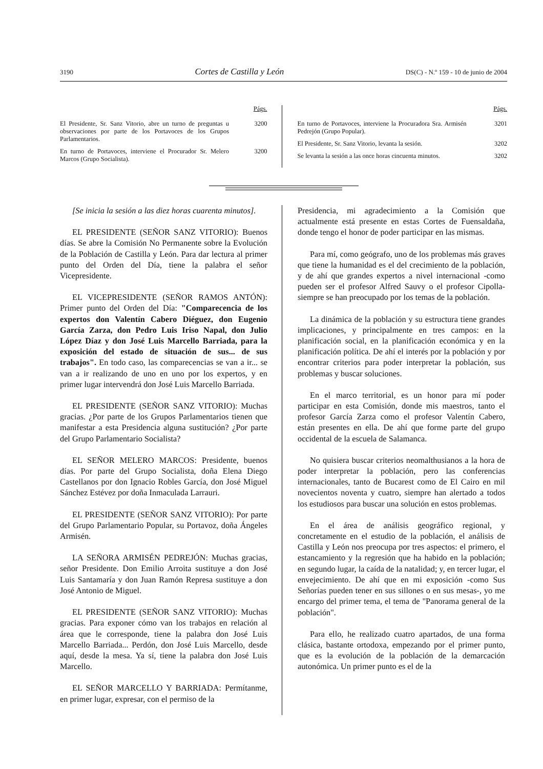3190 Cortes de Castilla y León DS(C) - N.º 159 - 10 de junio de 2004
Págs.
El Presidente, Sr. Sanz Vitorio, abre un turno de preguntas u observaciones por parte de los Portavoces de los Grupos Parlamentarios. 3200
En turno de Portavoces, interviene el Procurador Sr. Melero Marcos (Grupo Socialista). 3200
Págs.
En turno de Portavoces, interviene la Procuradora Sra. Armisén Pedrejón (Grupo Popular). 3201
El Presidente, Sr. Sanz Vitorio, levanta la sesión. 3202
Se levanta la sesión a las once horas cincuenta minutos. 3202
[Se inicia la sesión a las diez horas cuarenta minutos].
EL PRESIDENTE (SEÑOR SANZ VITORIO): Buenos días. Se abre la Comisión No Permanente sobre la Evolución de la Población de Castilla y León. Para dar lectura al primer punto del Orden del Día, tiene la palabra el señor Vicepresidente.
EL VICEPRESIDENTE (SEÑOR RAMOS ANTÓN): Primer punto del Orden del Día: "Comparecencia de los expertos don Valentín Cabero Diéguez, don Eugenio García Zarza, don Pedro Luis Iriso Napal, don Julio López Díaz y don José Luis Marcello Barriada, para la exposición del estado de situación de sus... de sus trabajos". En todo caso, las comparecencias se van a ir... se van a ir realizando de uno en uno por los expertos, y en primer lugar intervendrá don José Luis Marcello Barriada.
EL PRESIDENTE (SEÑOR SANZ VITORIO): Muchas gracias. ¿Por parte de los Grupos Parlamentarios tienen que manifestar a esta Presidencia alguna sustitución? ¿Por parte del Grupo Parlamentario Socialista?
EL SEÑOR MELERO MARCOS: Presidente, buenos días. Por parte del Grupo Socialista, doña Elena Diego Castellanos por don Ignacio Robles García, don José Miguel Sánchez Estévez por doña Inmaculada Larrauri.
EL PRESIDENTE (SEÑOR SANZ VITORIO): Por parte del Grupo Parlamentario Popular, su Portavoz, doña Ángeles Armisén.
LA SEÑORA ARMISÉN PEDREJÓN: Muchas gracias, señor Presidente. Don Emilio Arroita sustituye a don José Luis Santamaría y don Juan Ramón Represa sustituye a don José Antonio de Miguel.
EL PRESIDENTE (SEÑOR SANZ VITORIO): Muchas gracias. Para exponer cómo van los trabajos en relación al área que le corresponde, tiene la palabra don José Luis Marcello Barriada... Perdón, don José Luis Marcello, desde aquí, desde la mesa. Ya sí, tiene la palabra don José Luis Marcello.
EL SEÑOR MARCELLO Y BARRIADA: Permítanme, en primer lugar, expresar, con el permiso de la
Presidencia, mi agradecimiento a la Comisión que actualmente está presente en estas Cortes de Fuensaldaña, donde tengo el honor de poder participar en las mismas.
Para mí, como geógrafo, uno de los problemas más graves que tiene la humanidad es el del crecimiento de la población, y de ahí que grandes expertos a nivel internacional -como pueden ser el profesor Alfred Sauvy o el profesor Cipolla- siempre se han preocupado por los temas de la población.
La dinámica de la población y su estructura tiene grandes implicaciones, y principalmente en tres campos: en la planificación social, en la planificación económica y en la planificación política. De ahí el interés por la población y por encontrar criterios para poder interpretar la población, sus problemas y buscar soluciones.
En el marco territorial, es un honor para mí poder participar en esta Comisión, donde mis maestros, tanto el profesor García Zarza como el profesor Valentín Cabero, están presentes en ella. De ahí que forme parte del grupo occidental de la escuela de Salamanca.
No quisiera buscar criterios neomalthusianos a la hora de poder interpretar la población, pero las conferencias internacionales, tanto de Bucarest como de El Cairo en mil novecientos noventa y cuatro, siempre han alertado a todos los estudiosos para buscar una solución en estos problemas.
En el área de análisis geográfico regional, y concretamente en el estudio de la población, el análisis de Castilla y León nos preocupa por tres aspectos: el primero, el estancamiento y la regresión que ha habido en la población; en segundo lugar, la caída de la natalidad; y, en tercer lugar, el envejecimiento. De ahí que en mi exposición -como Sus Señorías pueden tener en sus sillones o en sus mesas-, yo me encargo del primer tema, el tema de "Panorama general de la población".
Para ello, he realizado cuatro apartados, de una forma clásica, bastante ortodoxa, empezando por el primer punto, que es la evolución de la población de la demarcación autonómica. Un primer punto es el de la